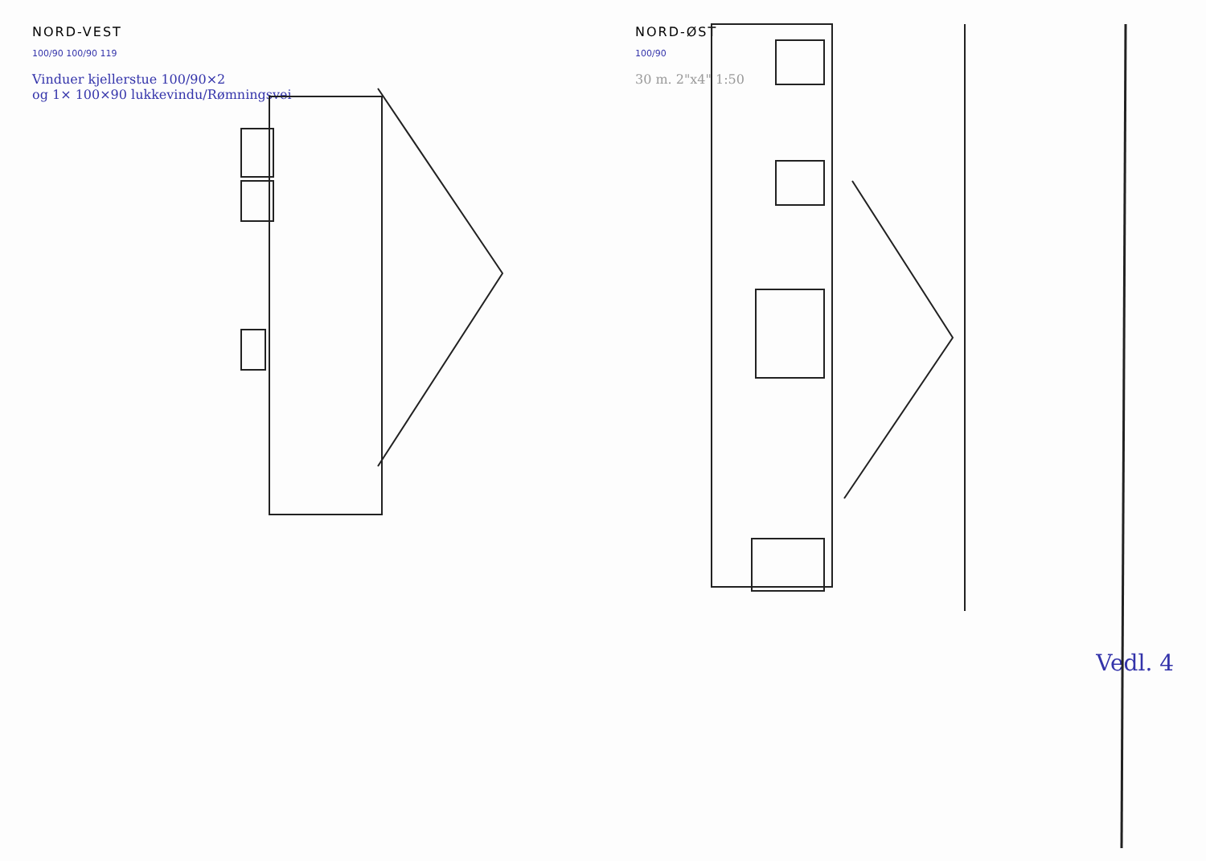NORD-VEST
100/90 100/90 119
Vinduer kjellerstue 100/90×2
og 1× 100×90 lukkevindu/Rømningsvei
NORD-ØST
100/90
30 m. 2"x4" 1:50
Vedl. 4